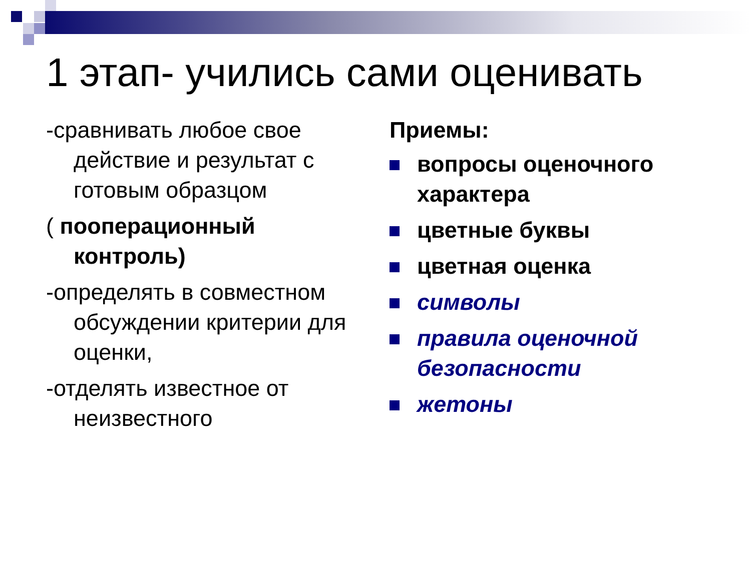1 этап- учились сами оценивать
-сравнивать любое свое действие и результат с готовым образцом
( пооперационный контроль)
-определять в совместном обсуждении критерии для оценки,
-отделять известное от неизвестного
Приемы:
вопросы оценочного характера
цветные буквы
цветная оценка
символы
правила оценочной безопасности
жетоны